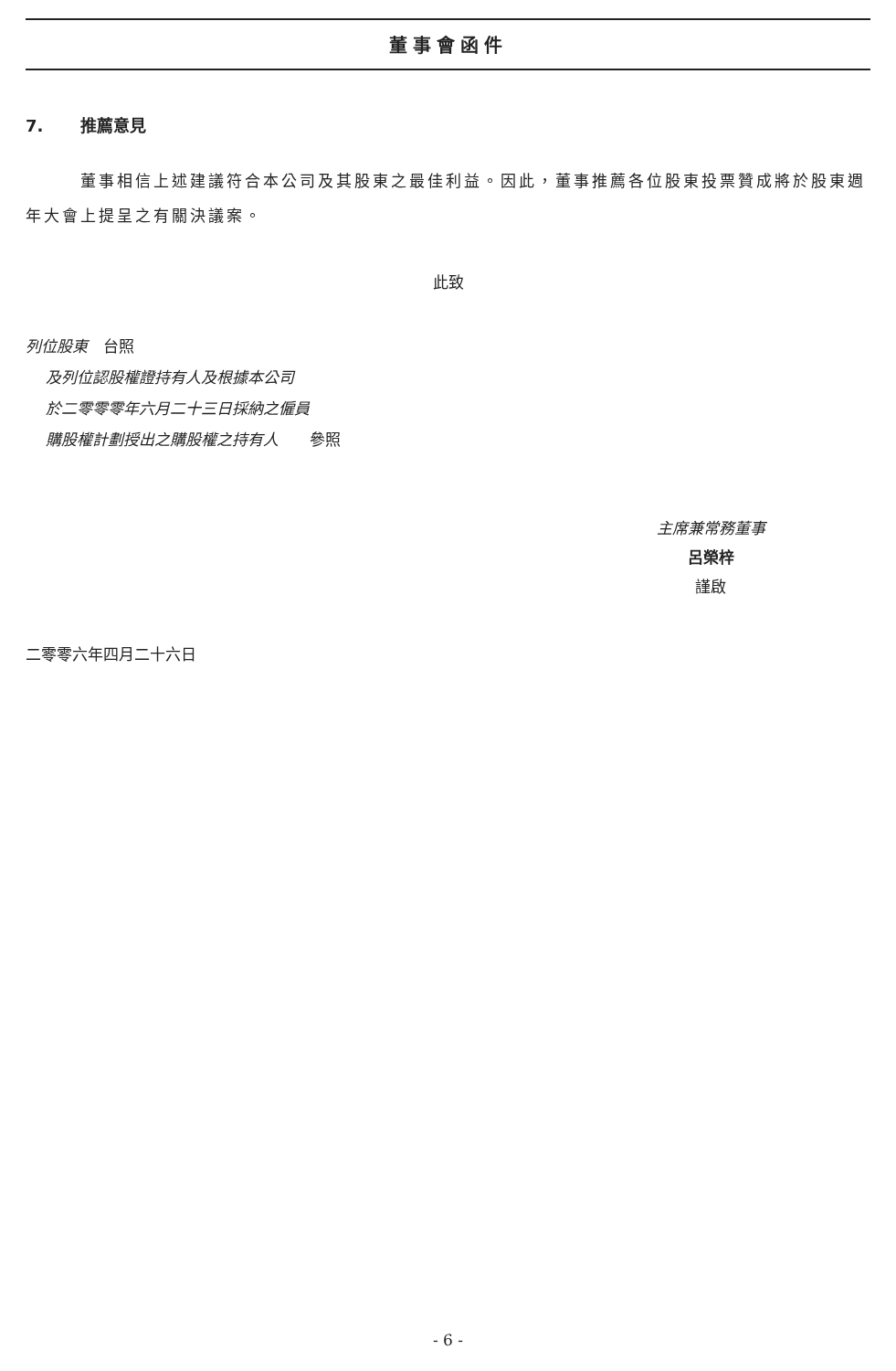董事會函件
7. 推薦意見
董事相信上述建議符合本公司及其股東之最佳利益。因此，董事推薦各位股東投票贊成將於股東週年大會上提呈之有關決議案。
此致
列位股東　台照
及列位認股權證持有人及根據本公司
於二零零零年六月二十三日採納之僱員
購股權計劃授出之購股權之持有人　　參照
主席兼常務董事
呂榮梓
謹啟
二零零六年四月二十六日
- 6 -